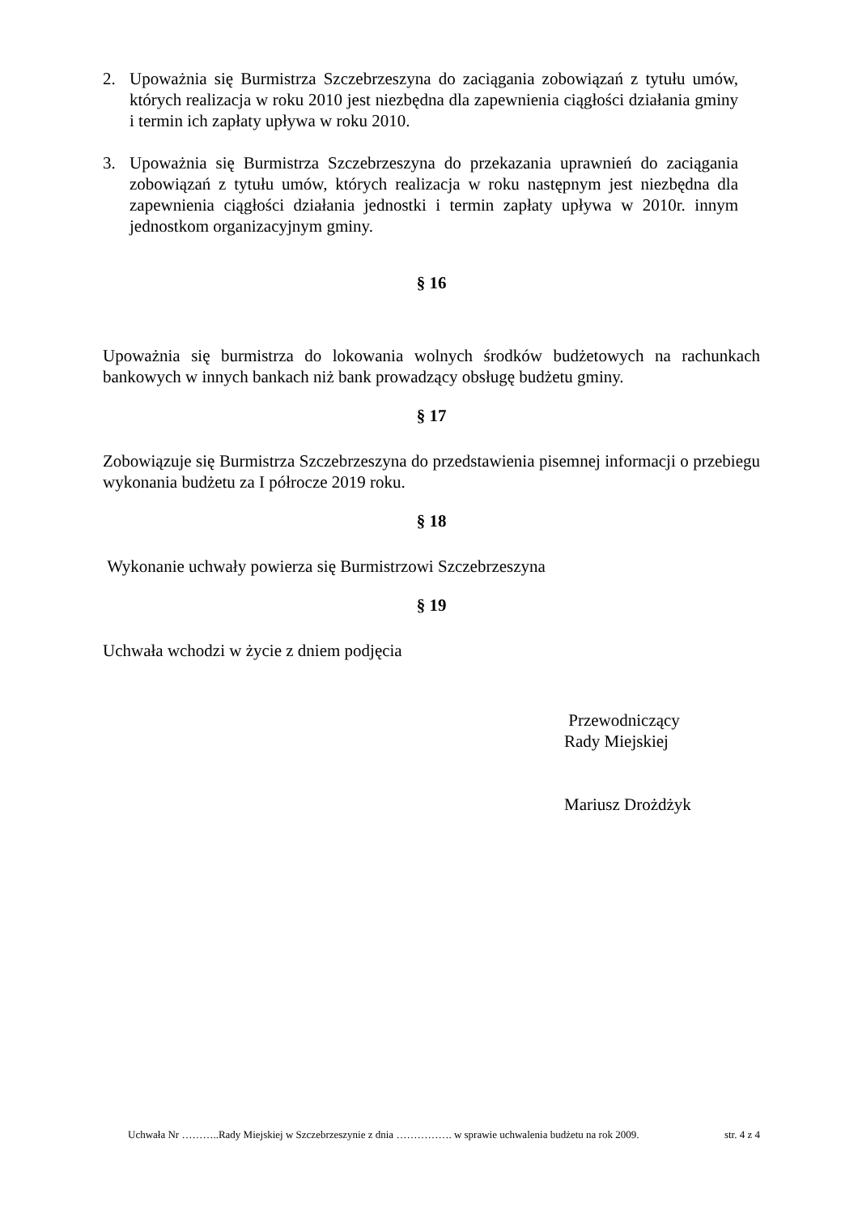2. Upoważnia się Burmistrza Szczebrzeszyna do zaciągania zobowiązań z tytułu umów, których realizacja w roku 2010 jest niezbędna dla zapewnienia ciągłości działania gminy i termin ich zapłaty upływa w roku 2010.
3. Upoważnia się Burmistrza Szczebrzeszyna do przekazania uprawnień do zaciągania zobowiązań z tytułu umów, których realizacja w roku następnym jest niezbędna dla zapewnienia ciągłości działania jednostki i termin zapłaty upływa w 2010r. innym jednostkom organizacyjnym gminy.
§ 16
Upoważnia się burmistrza do lokowania wolnych środków budżetowych na rachunkach bankowych w innych bankach niż bank prowadzący obsługę budżetu gminy.
§ 17
Zobowiązuje się Burmistrza Szczebrzeszyna do przedstawienia pisemnej informacji o przebiegu wykonania budżetu za I półrocze 2019 roku.
§ 18
Wykonanie uchwały powierza się Burmistrzowi Szczebrzeszyna
§ 19
Uchwała wchodzi w życie z dniem podjęcia
Przewodniczący
Rady Miejskiej
Mariusz Drożdżyk
Uchwała Nr ………..Rady Miejskiej w Szczebrzeszynie z dnia ……………. w sprawie uchwalenia budżetu na rok 2009. str. 4 z 4